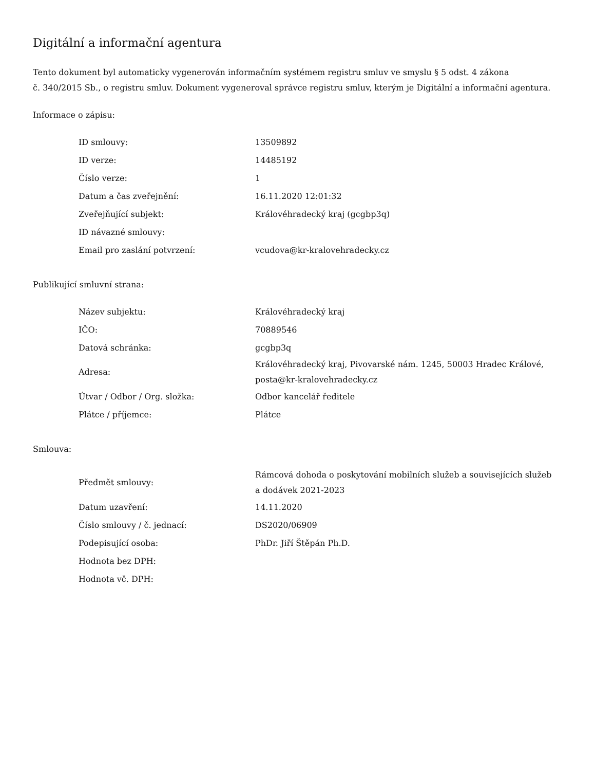Digitální a informační agentura
Tento dokument byl automaticky vygenerován informačním systémem registru smluv ve smyslu § 5 odst. 4 zákona
č. 340/2015 Sb., o registru smluv. Dokument vygeneroval správce registru smluv, kterým je Digitální a informační agentura.
Informace o zápisu:
| ID smlouvy: | 13509892 |
| ID verze: | 14485192 |
| Číslo verze: | 1 |
| Datum a čas zveřejnění: | 16.11.2020 12:01:32 |
| Zveřejňující subjekt: | Královéhradecký kraj (gcgbp3q) |
| ID návazné smlouvy: | |
| Email pro zaslání potvrzení: | vcudova@kr-kralovehradecky.cz |
Publikující smluvní strana:
| Název subjektu: | Královéhradecký kraj |
| IČO: | 70889546 |
| Datová schránka: | gcgbp3q |
| Adresa: | Královéhradecký kraj, Pivovarské nám. 1245, 50003 Hradec Králové, posta@kr-kralovehradecky.cz |
| Útvar / Odbor / Org. složka: | Odbor kancelář ředitele |
| Plátce / příjemce: | Plátce |
Smlouva:
| Předmět smlouvy: | Rámcová dohoda o poskytování mobilních služeb a souvisejících služeb a dodávek 2021-2023 |
| Datum uzavření: | 14.11.2020 |
| Číslo smlouvy / č. jednací: | DS2020/06909 |
| Podepisující osoba: | PhDr. Jiří Štěpán Ph.D. |
| Hodnota bez DPH: | |
| Hodnota vč. DPH: | |